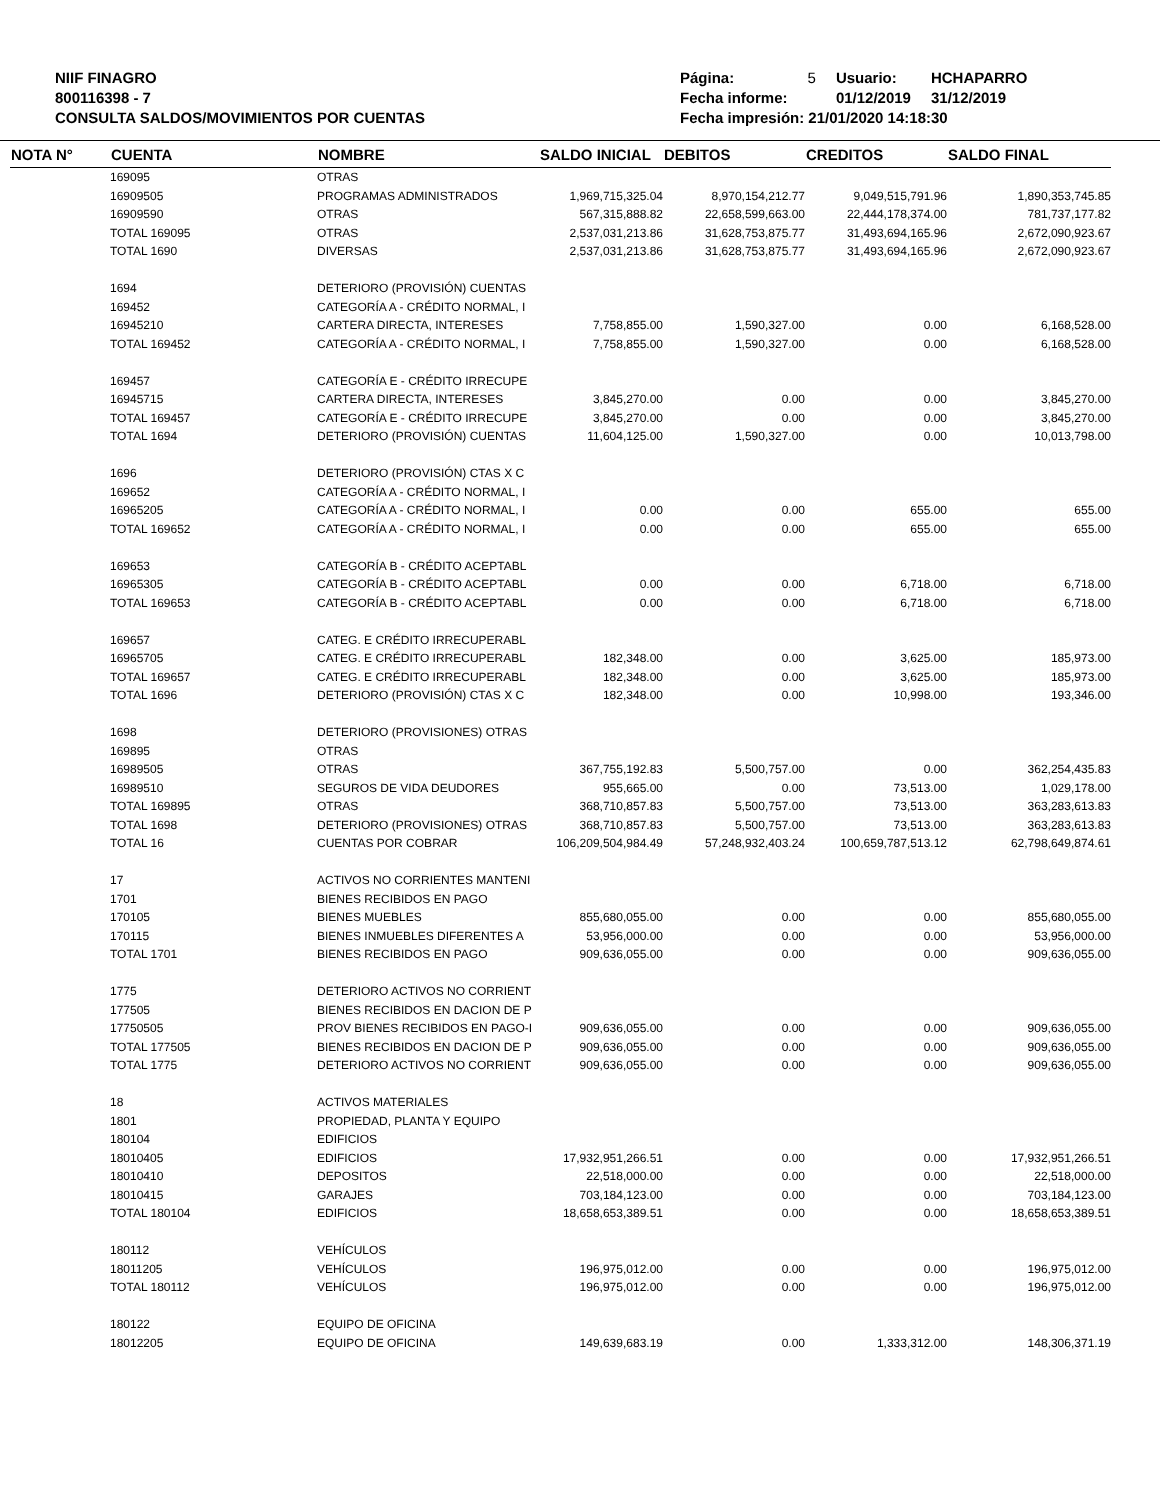NIIF FINAGRO
800116398 - 7
CONSULTA SALDOS/MOVIMIENTOS POR CUENTAS
| Página: | 5 | Usuario: | HCHAPARRO |
| Fecha informe: | | 01/12/2019 | 31/12/2019 |
| Fecha impresión: 21/01/2020 14:18:30 | | | |
| NOTA N° | CUENTA | NOMBRE | SALDO INICIAL | DEBITOS | CREDITOS | SALDO FINAL |
| --- | --- | --- | --- | --- | --- | --- |
| | 169095 | OTRAS | | | | |
| | 16909505 | PROGRAMAS ADMINISTRADOS | 1,969,715,325.04 | 8,970,154,212.77 | 9,049,515,791.96 | 1,890,353,745.85 |
| | 16909590 | OTRAS | 567,315,888.82 | 22,658,599,663.00 | 22,444,178,374.00 | 781,737,177.82 |
| | TOTAL 169095 | OTRAS | 2,537,031,213.86 | 31,628,753,875.77 | 31,493,694,165.96 | 2,672,090,923.67 |
| | TOTAL 1690 | DIVERSAS | 2,537,031,213.86 | 31,628,753,875.77 | 31,493,694,165.96 | 2,672,090,923.67 |
| | 1694 | DETERIORO (PROVISIÓN) CUENTAS | | | | |
| | 169452 | CATEGORÍA A - CRÉDITO NORMAL, I | | | | |
| | 16945210 | CARTERA DIRECTA, INTERESES | 7,758,855.00 | 1,590,327.00 | 0.00 | 6,168,528.00 |
| | TOTAL 169452 | CATEGORÍA A - CRÉDITO NORMAL, I | 7,758,855.00 | 1,590,327.00 | 0.00 | 6,168,528.00 |
| | 169457 | CATEGORÍA E - CRÉDITO IRRECUPE | | | | |
| | 16945715 | CARTERA DIRECTA, INTERESES | 3,845,270.00 | 0.00 | 0.00 | 3,845,270.00 |
| | TOTAL 169457 | CATEGORÍA E - CRÉDITO IRRECUPE | 3,845,270.00 | 0.00 | 0.00 | 3,845,270.00 |
| | TOTAL 1694 | DETERIORO (PROVISIÓN) CUENTAS | 11,604,125.00 | 1,590,327.00 | 0.00 | 10,013,798.00 |
| | 1696 | DETERIORO (PROVISIÓN) CTAS X C | | | | |
| | 169652 | CATEGORÍA A - CRÉDITO NORMAL, I | | | | |
| | 16965205 | CATEGORÍA A - CRÉDITO NORMAL, I | 0.00 | 0.00 | 655.00 | 655.00 |
| | TOTAL 169652 | CATEGORÍA A - CRÉDITO NORMAL, I | 0.00 | 0.00 | 655.00 | 655.00 |
| | 169653 | CATEGORÍA B - CRÉDITO ACEPTABL | | | | |
| | 16965305 | CATEGORÍA B - CRÉDITO ACEPTABL | 0.00 | 0.00 | 6,718.00 | 6,718.00 |
| | TOTAL 169653 | CATEGORÍA B - CRÉDITO ACEPTABL | 0.00 | 0.00 | 6,718.00 | 6,718.00 |
| | 169657 | CATEG. E CRÉDITO IRRECUPERABL | | | | |
| | 16965705 | CATEG. E CRÉDITO IRRECUPERABL | 182,348.00 | 0.00 | 3,625.00 | 185,973.00 |
| | TOTAL 169657 | CATEG. E CRÉDITO IRRECUPERABL | 182,348.00 | 0.00 | 3,625.00 | 185,973.00 |
| | TOTAL 1696 | DETERIORO (PROVISIÓN) CTAS X C | 182,348.00 | 0.00 | 10,998.00 | 193,346.00 |
| | 1698 | DETERIORO (PROVISIONES) OTRAS | | | | |
| | 169895 | OTRAS | | | | |
| | 16989505 | OTRAS | 367,755,192.83 | 5,500,757.00 | 0.00 | 362,254,435.83 |
| | 16989510 | SEGUROS DE VIDA DEUDORES | 955,665.00 | 0.00 | 73,513.00 | 1,029,178.00 |
| | TOTAL 169895 | OTRAS | 368,710,857.83 | 5,500,757.00 | 73,513.00 | 363,283,613.83 |
| | TOTAL 1698 | DETERIORO (PROVISIONES) OTRAS | 368,710,857.83 | 5,500,757.00 | 73,513.00 | 363,283,613.83 |
| | TOTAL 16 | CUENTAS POR COBRAR | 106,209,504,984.49 | 57,248,932,403.24 | 100,659,787,513.12 | 62,798,649,874.61 |
| | 17 | ACTIVOS NO CORRIENTES MANTENI | | | | |
| | 1701 | BIENES RECIBIDOS EN PAGO | | | | |
| | 170105 | BIENES MUEBLES | 855,680,055.00 | 0.00 | 0.00 | 855,680,055.00 |
| | 170115 | BIENES INMUEBLES DIFERENTES A | 53,956,000.00 | 0.00 | 0.00 | 53,956,000.00 |
| | TOTAL 1701 | BIENES RECIBIDOS EN PAGO | 909,636,055.00 | 0.00 | 0.00 | 909,636,055.00 |
| | 1775 | DETERIORO ACTIVOS NO CORRIENT | | | | |
| | 177505 | BIENES RECIBIDOS EN DACION DE P | | | | |
| | 17750505 | PROV BIENES RECIBIDOS EN PAGO-I | 909,636,055.00 | 0.00 | 0.00 | 909,636,055.00 |
| | TOTAL 177505 | BIENES RECIBIDOS EN DACION DE P | 909,636,055.00 | 0.00 | 0.00 | 909,636,055.00 |
| | TOTAL 1775 | DETERIORO ACTIVOS NO CORRIENT | 909,636,055.00 | 0.00 | 0.00 | 909,636,055.00 |
| | 18 | ACTIVOS MATERIALES | | | | |
| | 1801 | PROPIEDAD, PLANTA Y EQUIPO | | | | |
| | 180104 | EDIFICIOS | | | | |
| | 18010405 | EDIFICIOS | 17,932,951,266.51 | 0.00 | 0.00 | 17,932,951,266.51 |
| | 18010410 | DEPOSITOS | 22,518,000.00 | 0.00 | 0.00 | 22,518,000.00 |
| | 18010415 | GARAJES | 703,184,123.00 | 0.00 | 0.00 | 703,184,123.00 |
| | TOTAL 180104 | EDIFICIOS | 18,658,653,389.51 | 0.00 | 0.00 | 18,658,653,389.51 |
| | 180112 | VEHÍCULOS | | | | |
| | 18011205 | VEHÍCULOS | 196,975,012.00 | 0.00 | 0.00 | 196,975,012.00 |
| | TOTAL 180112 | VEHÍCULOS | 196,975,012.00 | 0.00 | 0.00 | 196,975,012.00 |
| | 180122 | EQUIPO DE OFICINA | | | | |
| | 18012205 | EQUIPO DE OFICINA | 149,639,683.19 | 0.00 | 1,333,312.00 | 148,306,371.19 |